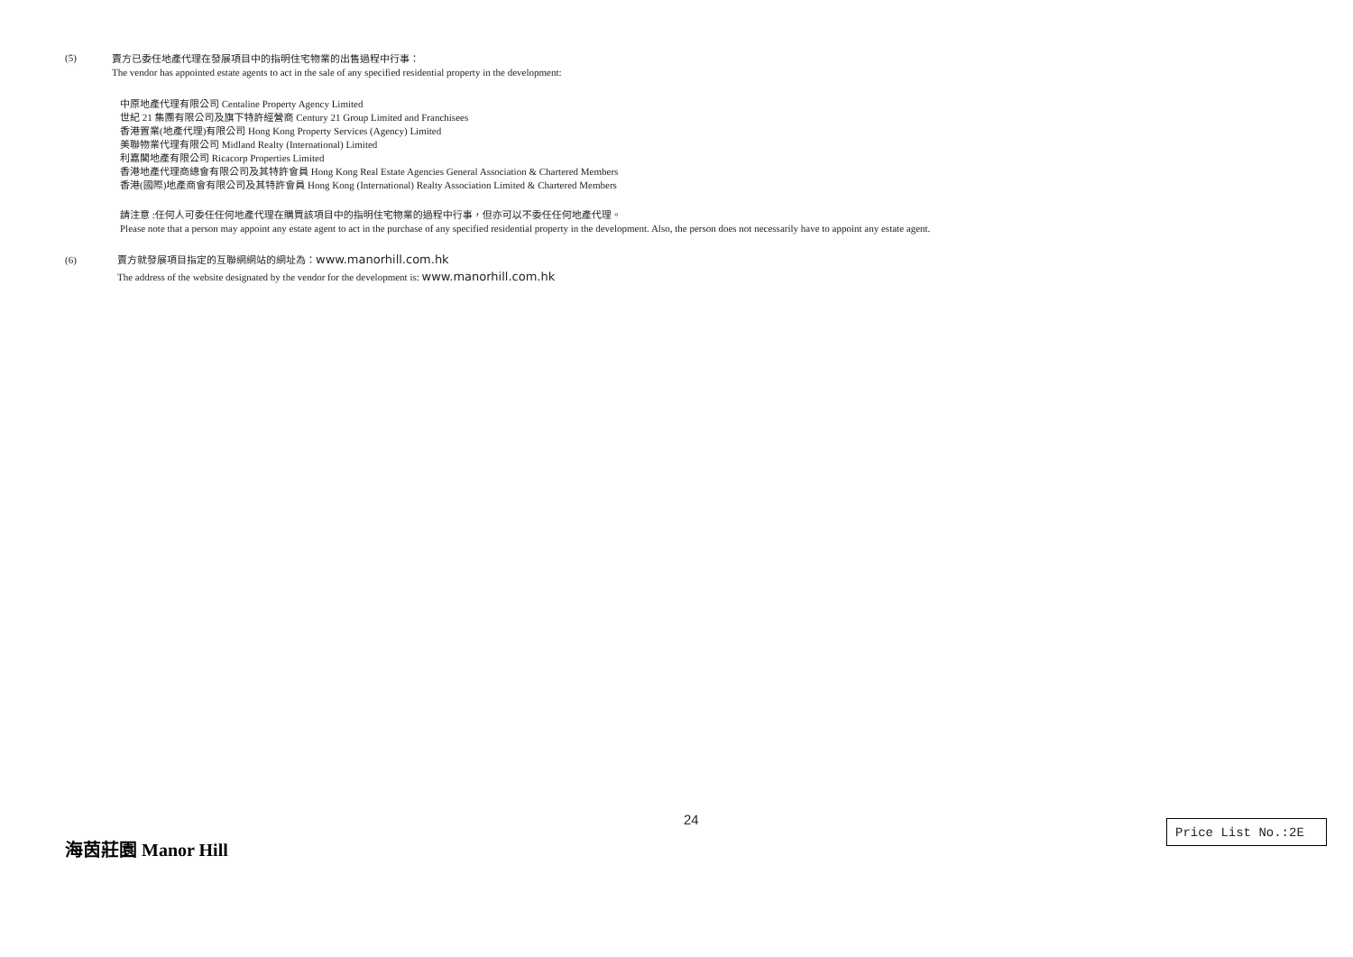(5)
賣方已委任地產代理在發展項目中的指明住宅物業的出售過程中行事：
The vendor has appointed estate agents to act in the sale of any specified residential property in the development:
中原地產代理有限公司 Centaline Property Agency Limited
世紀 21 集團有限公司及旗下特許經營商 Century 21 Group Limited and Franchisees
香港置業(地產代理)有限公司 Hong Kong Property Services (Agency) Limited
美聯物業代理有限公司 Midland Realty (International) Limited
利嘉閣地產有限公司 Ricacorp Properties Limited
香港地產代理商總會有限公司及其特許會員 Hong Kong Real Estate Agencies General Association & Chartered Members
香港(國際)地產商會有限公司及其特許會員 Hong Kong (International) Realty Association Limited & Chartered Members
請注意 :任何人可委任任何地產代理在購買該項目中的指明住宅物業的過程中行事，但亦可以不委任任何地產代理。
Please note that a person may appoint any estate agent to act in the purchase of any specified residential property in the development. Also, the person does not necessarily have to appoint any estate agent.
(6)
賣方就發展項目指定的互聯網網站的網址為：www.manorhill.com.hk
The address of the website designated by the vendor for the development is: www.manorhill.com.hk
24
海茵莊園 Manor Hill
Price List No.:2E